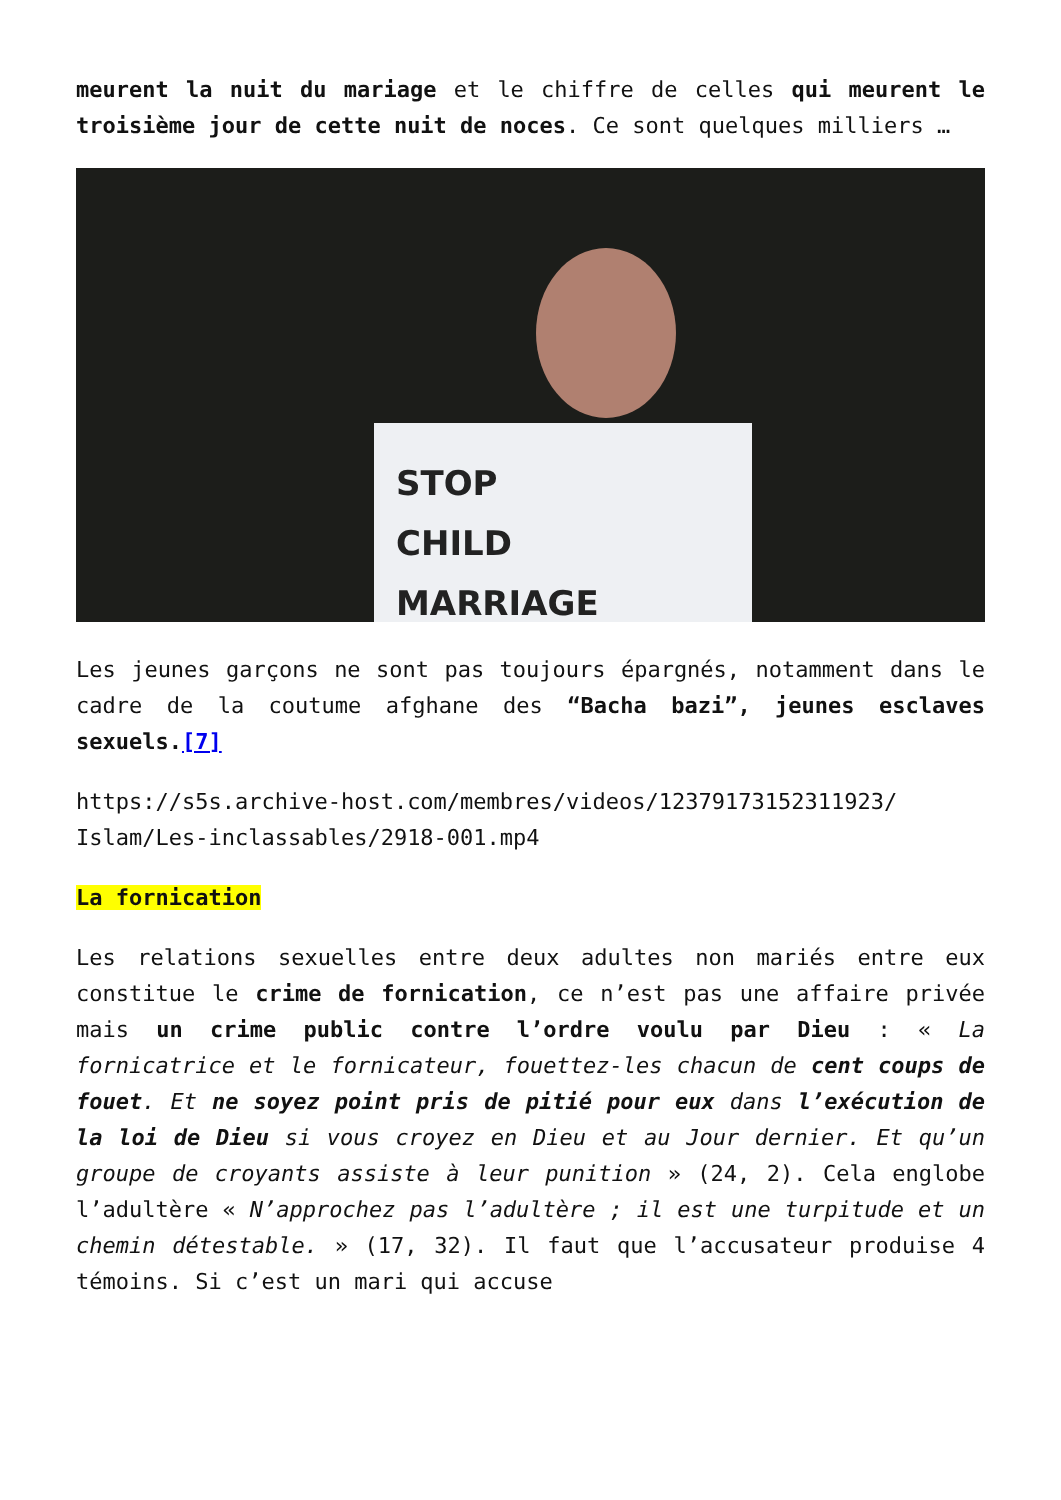meurent la nuit du mariage et le chiffre de celles qui meurent le troisième jour de cette nuit de noces. Ce sont quelques milliers …
STOP
CHILD
MARRIAGE
Les jeunes garçons ne sont pas toujours épargnés, notamment dans le cadre de la coutume afghane des “Bacha bazi”, jeunes esclaves sexuels.[7]
https://s5s.archive-host.com/membres/videos/12379173152311923/ Islam/Les-inclassables/2918-001.mp4
La fornication
Les relations sexuelles entre deux adultes non mariés entre eux constitue le crime de fornication, ce n’est pas une affaire privée mais un crime public contre l’ordre voulu par Dieu : « La fornicatrice et le fornicateur, fouettez-les chacun de cent coups de fouet. Et ne soyez point pris de pitié pour eux dans l’exécution de la loi de Dieu si vous croyez en Dieu et au Jour dernier. Et qu’un groupe de croyants assiste à leur punition » (24, 2). Cela englobe l’adultère « N’approchez pas l’adultère ; il est une turpitude et un chemin détestable. » (17, 32). Il faut que l’accusateur produise 4 témoins. Si c’est un mari qui accuse